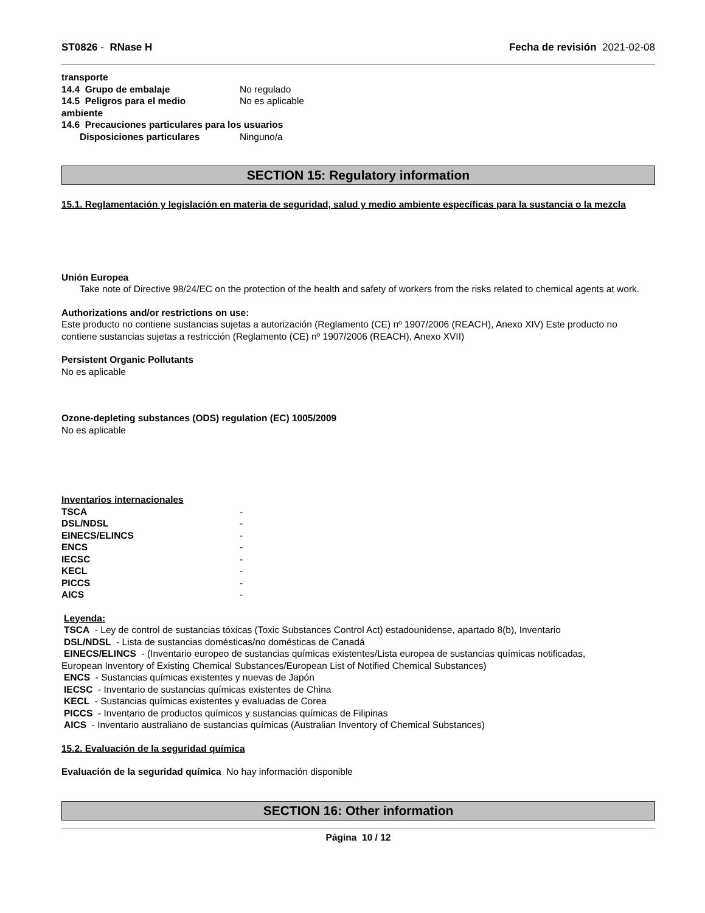ST0826 - RNase H Fecha de revisión 2021-02-08
transporte
14.4 Grupo de embalaje No regulado
14.5 Peligros para el medio
ambiente No es aplicable
14.6 Precauciones particulares para los usuarios
Disposiciones particulares Ninguno/a
SECTION 15: Regulatory information
15.1. Reglamentación y legislación en materia de seguridad, salud y medio ambiente específicas para la sustancia o la mezcla
Unión Europea
Take note of Directive 98/24/EC on the protection of the health and safety of workers from the risks related to chemical agents at work.
Authorizations and/or restrictions on use:
Este producto no contiene sustancias sujetas a autorización (Reglamento (CE) nº 1907/2006 (REACH), Anexo XIV) Este producto no contiene sustancias sujetas a restricción (Reglamento (CE) nº 1907/2006 (REACH), Anexo XVII)
Persistent Organic Pollutants
No es aplicable
Ozone-depleting substances (ODS) regulation (EC) 1005/2009
No es aplicable
Inventarios internacionales
| TSCA | - |
| DSL/NDSL | - |
| EINECS/ELINCS | - |
| ENCS | - |
| IECSC | - |
| KECL | - |
| PICCS | - |
| AICS | - |
Leyenda:
TSCA - Ley de control de sustancias tóxicas (Toxic Substances Control Act) estadounidense, apartado 8(b), Inventario
DSL/NDSL - Lista de sustancias domésticas/no domésticas de Canadá
EINECS/ELINCS - (Inventario europeo de sustancias químicas existentes/Lista europea de sustancias químicas notificadas,
European Inventory of Existing Chemical Substances/European List of Notified Chemical Substances)
ENCS - Sustancias químicas existentes y nuevas de Japón
IECSC - Inventario de sustancias químicas existentes de China
KECL - Sustancias químicas existentes y evaluadas de Corea
PICCS - Inventario de productos químicos y sustancias químicas de Filipinas
AICS - Inventario australiano de sustancias químicas (Australian Inventory of Chemical Substances)
15.2. Evaluación de la seguridad química
Evaluación de la seguridad química No hay información disponible
SECTION 16: Other information
Página 10 / 12